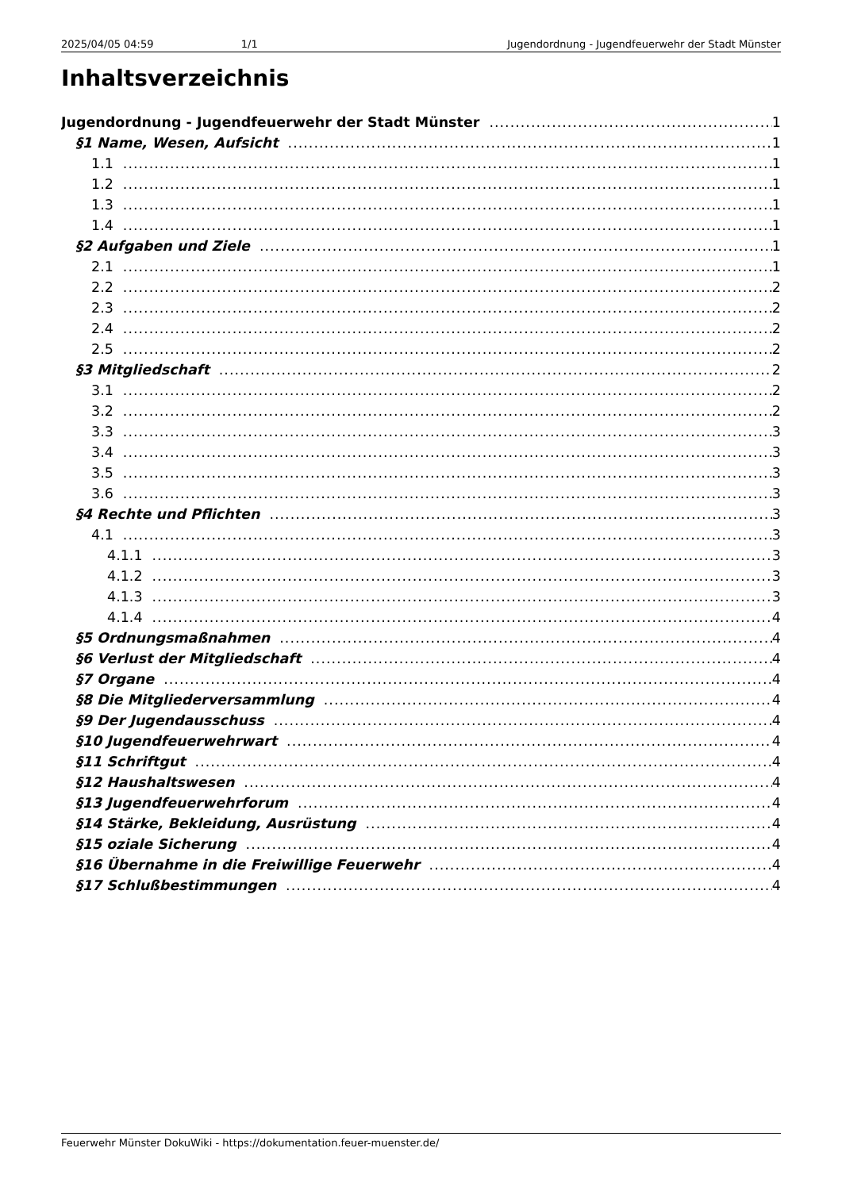2025/04/05 04:59 1/1 Jugendordnung - Jugendfeuerwehr der Stadt Münster
Inhaltsverzeichnis
Jugendordnung - Jugendfeuerwehr der Stadt Münster 1
§1 Name, Wesen, Aufsicht 1
1.1 1
1.2 1
1.3 1
1.4 1
§2 Aufgaben und Ziele 1
2.1 1
2.2 2
2.3 2
2.4 2
2.5 2
§3 Mitgliedschaft 2
3.1 2
3.2 2
3.3 3
3.4 3
3.5 3
3.6 3
§4 Rechte und Pflichten 3
4.1 3
4.1.1 3
4.1.2 3
4.1.3 3
4.1.4 4
§5 Ordnungsmaßnahmen 4
§6 Verlust der Mitgliedschaft 4
§7 Organe 4
§8 Die Mitgliederversammlung 4
§9 Der Jugendausschuss 4
§10 Jugendfeuerwehrwart 4
§11 Schriftgut 4
§12 Haushaltswesen 4
§13 Jugendfeuerwehrforum 4
§14 Stärke, Bekleidung, Ausrüstung 4
§15 oziale Sicherung 4
§16 Übernahme in die Freiwillige Feuerwehr 4
§17 Schlußbestimmungen 4
Feuerwehr Münster DokuWiki - https://dokumentation.feuer-muenster.de/